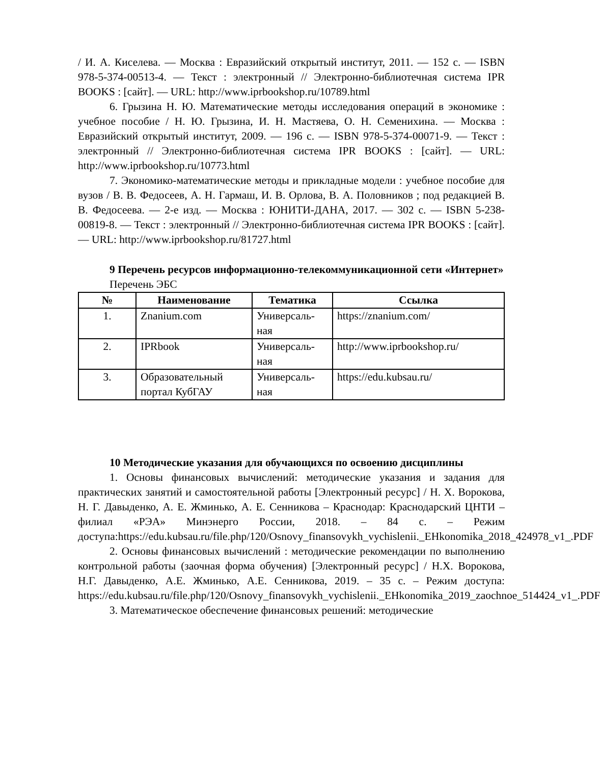/ И. А. Киселева. — Москва : Евразийский открытый институт, 2011. — 152 с. — ISBN 978-5-374-00513-4. — Текст : электронный // Электронно-библиотечная система IPR BOOKS : [сайт]. — URL: http://www.iprbookshop.ru/10789.html
6. Грызина Н. Ю. Математические методы исследования операций в экономике : учебное пособие / Н. Ю. Грызина, И. Н. Мастяева, О. Н. Семенихина. — Москва : Евразийский открытый институт, 2009. — 196 с. — ISBN 978-5-374-00071-9. — Текст : электронный // Электронно-библиотечная система IPR BOOKS : [сайт]. — URL: http://www.iprbookshop.ru/10773.html
7. Экономико-математические методы и прикладные модели : учебное пособие для вузов / В. В. Федосеев, А. Н. Гармаш, И. В. Орлова, В. А. Половников ; под редакцией В. В. Федосеева. — 2-е изд. — Москва : ЮНИТИ-ДАНА, 2017. — 302 с. — ISBN 5-238-00819-8. — Текст : электронный // Электронно-библиотечная система IPR BOOKS : [сайт]. — URL: http://www.iprbookshop.ru/81727.html
9 Перечень ресурсов информационно-телекоммуникационной сети «Интернет»
Перечень ЭБС
| № | Наименование | Тематика | Ссылка |
| --- | --- | --- | --- |
| 1. | Znanium.com | Универсаль-ная | https://znanium.com/ |
| 2. | IPRbook | Универсаль-ная | http://www.iprbookshop.ru/ |
| 3. | Образовательный портал КубГАУ | Универсаль-ная | https://edu.kubsau.ru/ |
10 Методические указания для обучающихся по освоению дисциплины
1. Основы финансовых вычислений: методические указания и задания для практических занятий и самостоятельной работы [Электронный ресурс] / Н. Х. Ворокова, Н. Г. Давыденко, А. Е. Жминько, А. Е. Сенникова – Краснодар: Краснодарский ЦНТИ – филиал «РЭА» Минэнерго России, 2018. – 84 с. – Режим доступа:https://edu.kubsau.ru/file.php/120/Osnovy_finansovykh_vychislenii._EHkonomika_2018_424978_v1_.PDF
2. Основы финансовых вычислений : методические рекомендации по выполнению контрольной работы (заочная форма обучения) [Электронный ресурс] / Н.Х. Ворокова, Н.Г. Давыденко, А.Е. Жминько, А.Е. Сенникова, 2019. – 35 с. – Режим доступа: https://edu.kubsau.ru/file.php/120/Osnovy_finansovykh_vychislenii._EHkonomika_2019_zaochnoe_514424_v1_.PDF
3. Математическое обеспечение финансовых решений: методические